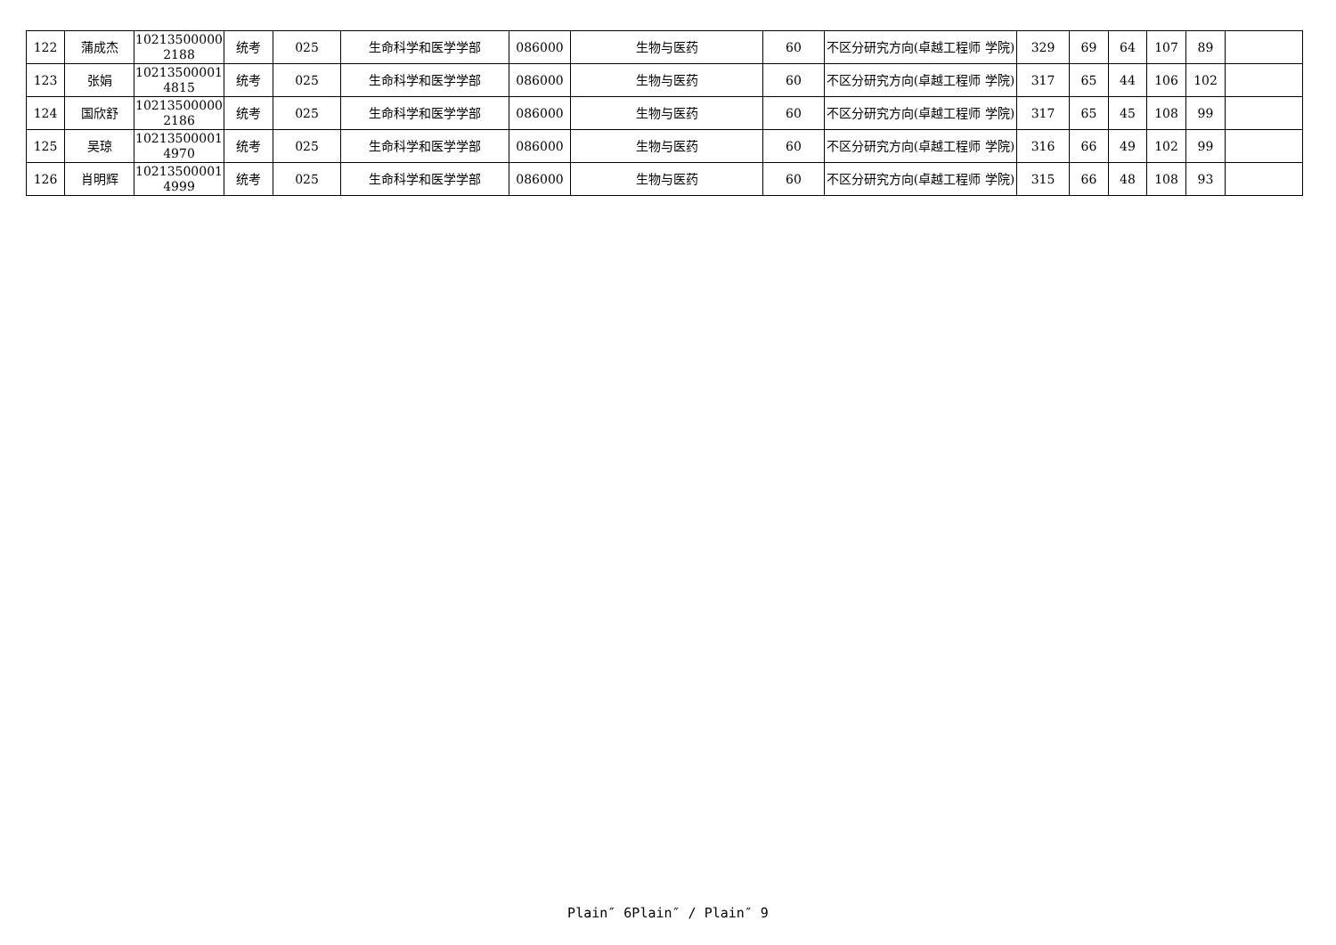| 122 | 蒲成杰 | 10213500000 2188 | 统考 | 025 | 生命科学和医学学部 | 086000 | 生物与医药 | 60 | 不区分研究方向(卓越工程师 学院) | 329 | 69 | 64 | 107 | 89 | |
| 123 | 张娟 | 10213500001 4815 | 统考 | 025 | 生命科学和医学学部 | 086000 | 生物与医药 | 60 | 不区分研究方向(卓越工程师 学院) | 317 | 65 | 44 | 106 | 102 | |
| 124 | 国欣舒 | 10213500000 2186 | 统考 | 025 | 生命科学和医学学部 | 086000 | 生物与医药 | 60 | 不区分研究方向(卓越工程师 学院) | 317 | 65 | 45 | 108 | 99 | |
| 125 | 吴琼 | 10213500001 4970 | 统考 | 025 | 生命科学和医学学部 | 086000 | 生物与医药 | 60 | 不区分研究方向(卓越工程师 学院) | 316 | 66 | 49 | 102 | 99 | |
| 126 | 肖明辉 | 10213500001 4999 | 统考 | 025 | 生命科学和医学学部 | 086000 | 生物与医药 | 60 | 不区分研究方向(卓越工程师 学院) | 315 | 66 | 48 | 108 | 93 | |
Plain″ 6Plain″ / Plain″ 9